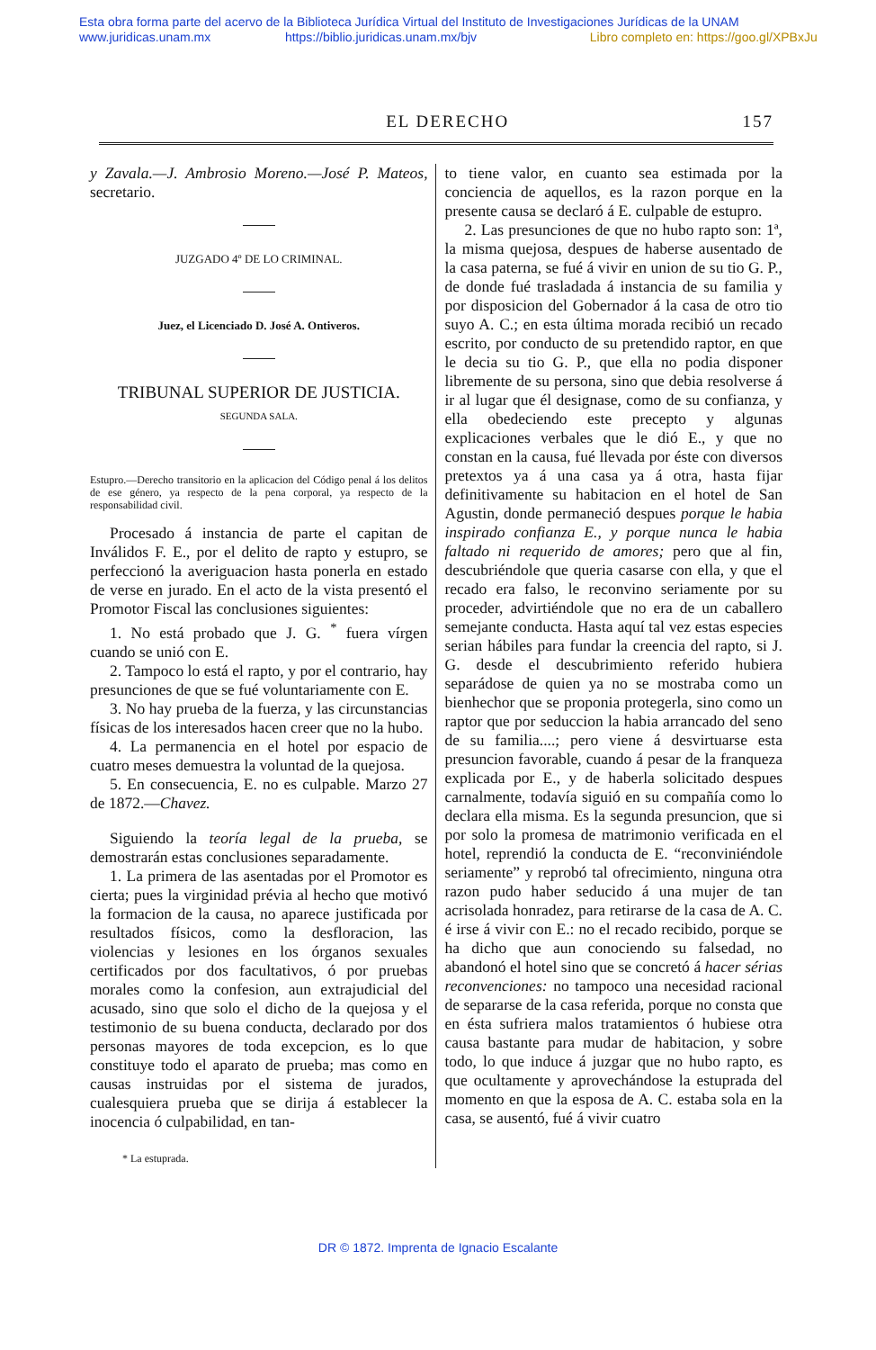Esta obra forma parte del acervo de la Biblioteca Jurídica Virtual del Instituto de Investigaciones Jurídicas de la UNAM
www.juridicas.unam.mx https://biblio.juridicas.unam.mx/bjv Libro completo en: https://goo.gl/XPBxJu
EL DERECHO 157
y Zavala.—J. Ambrosio Moreno.—José P. Mateos, secretario.
JUZGADO 4º DE LO CRIMINAL.
Juez, el Licenciado D. José A. Ontiveros.
TRIBUNAL SUPERIOR DE JUSTICIA.
SEGUNDA SALA.
Estupro.—Derecho transitorio en la aplicacion del Código penal á los delitos de ese género, ya respecto de la pena corporal, ya respecto de la responsabilidad civil.
Procesado á instancia de parte el capitan de Inválidos F. E., por el delito de rapto y estupro, se perfeccionó la averiguacion hasta ponerla en estado de verse en jurado. En el acto de la vista presentó el Promotor Fiscal las conclusiones siguientes:
1. No está probado que J. G. <sup>*</sup> fuera vírgen cuando se unió con E.
2. Tampoco lo está el rapto, y por el contrario, hay presunciones de que se fué voluntariamente con E.
3. No hay prueba de la fuerza, y las circunstancias físicas de los interesados hacen creer que no la hubo.
4. La permanencia en el hotel por espacio de cuatro meses demuestra la voluntad de la quejosa.
5. En consecuencia, E. no es culpable. Marzo 27 de 1872.—Chavez.
Siguiendo la teoría legal de la prueba, se demostrarán estas conclusiones separadamente.
1. La primera de las asentadas por el Promotor es cierta; pues la virginidad prévia al hecho que motivó la formacion de la causa, no aparece justificada por resultados físicos, como la desfloracion, las violencias y lesiones en los órganos sexuales certificados por dos facultativos, ó por pruebas morales como la confesion, aun extrajudicial del acusado, sino que solo el dicho de la quejosa y el testimonio de su buena conducta, declarado por dos personas mayores de toda excepcion, es lo que constituye todo el aparato de prueba; mas como en causas instruidas por el sistema de jurados, cualesquiera prueba que se dirija á establecer la inocencia ó culpabilidad, en tan-
* La estuprada.
to tiene valor, en cuanto sea estimada por la conciencia de aquellos, es la razon porque en la presente causa se declaró á E. culpable de estupro.
2. Las presunciones de que no hubo rapto son: 1ª, la misma quejosa, despues de haberse ausentado de la casa paterna, se fué á vivir en union de su tio G. P., de donde fué trasladada á instancia de su familia y por disposicion del Gobernador á la casa de otro tio suyo A. C.; en esta última morada recibió un recado escrito, por conducto de su pretendido raptor, en que le decia su tio G. P., que ella no podia disponer libremente de su persona, sino que debia resolverse á ir al lugar que él designase, como de su confianza, y ella obedeciendo este precepto y algunas explicaciones verbales que le dió E., y que no constan en la causa, fué llevada por éste con diversos pretextos ya á una casa ya á otra, hasta fijar definitivamente su habitacion en el hotel de San Agustin, donde permaneció despues porque le habia inspirado confianza E., y porque nunca le habia faltado ni requerido de amores; pero que al fin, descubriéndole que queria casarse con ella, y que el recado era falso, le reconvino seriamente por su proceder, advirtiéndole que no era de un caballero semejante conducta. Hasta aquí tal vez estas especies serian hábiles para fundar la creencia del rapto, si J. G. desde el descubrimiento referido hubiera separádose de quien ya no se mostraba como un bienhechor que se proponia protegerla, sino como un raptor que por seduccion la habia arrancado del seno de su familia....; pero viene á desvirtuarse esta presuncion favorable, cuando á pesar de la franqueza explicada por E., y de haberla solicitado despues carnalmente, todavía siguió en su compañía como lo declara ella misma. Es la segunda presuncion, que si por solo la promesa de matrimonio verificada en el hotel, reprendió la conducta de E. “reconviniéndole seriamente” y reprobó tal ofrecimiento, ninguna otra razon pudo haber seducido á una mujer de tan acrisolada honradez, para retirarse de la casa de A. C. é irse á vivir con E.: no el recado recibido, porque se ha dicho que aun conociendo su falsedad, no abandonó el hotel sino que se concretó á hacer sérias reconvenciones: no tampoco una necesidad racional de separarse de la casa referida, porque no consta que en ésta sufriera malos tratamientos ó hubiese otra causa bastante para mudar de habitacion, y sobre todo, lo que induce á juzgar que no hubo rapto, es que ocultamente y aprovechándose la estuprada del momento en que la esposa de A. C. estaba sola en la casa, se ausentó, fué á vivir cuatro
DR © 1872. Imprenta de Ignacio Escalante